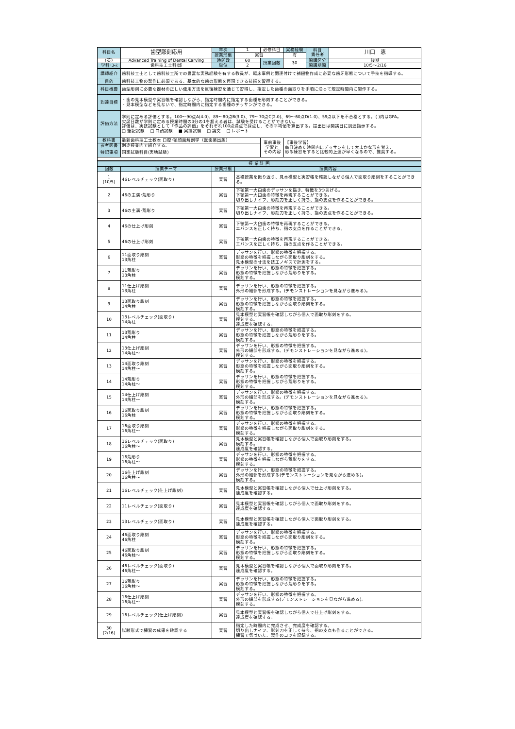| 科目名 | 歯型彫刻応用 | 年次 | 1 | 必修科目 | 実務経験 | 科目 責任者 | 川口 恵 |
| | | 授業形態 | 実習 | | 有 | | |
| （英） | Advanced Training of Dental Carving | 時間数 | 60 | 授業回数 | 30 | 開講区分 | 後期 |
| 学科･ｺｰｽ | 歯科技工士科Ⅰ部 | 単位 | 2 | | | 開講期間 | 10/5～2/16 |
| 講師紹介 | 歯科技工士として歯科技工所での豊富な実務経験を有する教員が、臨床事例と関連付けて補綴物作成に必要な歯牙形態について手技を指導する。 | | |
| 目的 | 歯科技工物の製作に必須である、基本的な歯の形態を再現できる技術を習得する。 | | |
| 科目概要 | 歯型彫刻に必要な器材の正しい使用方法を反復練習を通じて習得し、指定した歯種の面取りを手順に沿って規定時間内に製作する。 | | |
| 到達目標 | ・歯の見本模型や実習帳を確認しながら、指定時間内に指定する歯種を彫刻することができる。 ・見本模型などを見ないで、指定時間内に指定する歯種のデッサンができる。 | | |
| 評価方法 | 学則に定める評価とする。100～90点A(4.0)、89～80点B(3.0)、79～70点C(2.0)、69～60点D(1.0)、59点以下を不合格とする。( )内はGPA。 欠席日数が学則に定める授業時間の3分の1を超える者は、試験を受けることができない。 評価は、実技試験として「作品の評価」をそれぞれ100点満点で採点し、その平均値を算出する。提出日は開講日に別途指示する。 □ 筆記試験 □ 口頭試験 ■ 実技試験 □ 論文 □ レポート | | |
| 教科書 | 最新歯科技工士教本 口腔･顎顔面解剖学（医歯薬出版） | 事前事後 学習と その内容 | 【事後学習】 毎日決めた時間内にデッサンをして大まかな形を覚え、 彫る練習をすると比較的上達が早くなるので、推奨する。 |
| 参考図書 | 別途授業内で紹介する。 | | |
| 特記事項 | 国家試験科目(実地試験) | | |
| 授 業 計 画 | | | |
| --- | --- | --- | --- |
| 回数 | 授業テーマ | 授業形態 | 授業内容 |
| 1 (10/5) | 46レベルチェック(面取り) | 実習 | 基礎授業を振り返り、見本模型と実習帳を確認しながら個人で面取り彫刻をすることができる。 |
| 2 | 46の主溝･荒彫り | 実習 | 下顎第一大臼歯のデッサンを描き、特徴を3つあげる。 下顎第一大臼歯の特徴を再現することができる。 切り出しナイフ、彫刻刀を正しく持ち、指の支点を作ることができる。 |
| 3 | 46の主溝･荒彫り | 実習 | 下顎第一大臼歯の特徴を再現することができる。 切り出しナイフ、彫刻刀を正しく持ち、指の支点を作ることができる。 |
| 4 | 46の仕上げ彫刻 | 実習 | 下顎第一大臼歯の特徴を再現することができる。 エバンスを正しく持ち、指の支点を作ることができる。 |
| 5 | 46の仕上げ彫刻 | 実習 | 下顎第一大臼歯の特徴を再現することができる。 エバンスを正しく持ち、指の支点を作ることができる。 |
| 6 | 11面取り彫刻 13角柱 | 実習 | デッサンを行い、形態の特徴を把握する。 形態の特徴を把握しながら面取り彫刻をする。 見本模型の寸法を技工ノギスで計測をする。 |
| 7 | 11荒彫り 13角柱 | 実習 | デッサンを行い、形態の特徴を把握する。 形態の特徴を把握しながら荒彫りをする。 模刻する。 |
| 8 | 11仕上げ彫刻 13角柱 | 実習 | デッサンを行い、形態の特徴を把握する。 外形の細部を形成する。(デモンストレーションを見ながら進める)。 |
| 9 | 13面取り彫刻 14角柱 | 実習 | デッサンを行い、形態の特徴を把握する。 形態の特徴を把握しながら面取り彫刻をする。 模刻する。 |
| 10 | 13レベルチェック(面取り) 14角柱 | 実習 | 見本模型と実習帳を確認しながら個人で面取り彫刻をする。 模刻する。 達成度を確認する。 |
| 11 | 13荒彫り 14角柱 | 実習 | デッサンを行い、形態の特徴を把握する。 形態の特徴を把握しながら荒彫りをする。 模刻する。 |
| 12 | 13仕上げ彫刻 14角柱～ | 実習 | デッサンを行い、形態の特徴を把握する。 外形の細部を形成する。(デモンストレーションを見ながら進める)。 模刻する。 |
| 13 | 14面取り彫刻 14角柱～ | 実習 | デッサンを行い、形態の特徴を把握する。 形態の特徴を把握しながら面取り彫刻をする。 模刻する。 |
| 14 | 14荒彫り 14角柱～ | 実習 | デッサンを行い、形態の特徴を把握する。 形態の特徴を把握しながら荒彫りをする。 模刻する。 |
| 15 | 14仕上げ彫刻 14角柱～ | 実習 | デッサンを行い、形態の特徴を把握する。 外形の細部を形成する。(デモンストレーションを見ながら進める)。 模刻する。 |
| 16 | 16面取り彫刻 16角柱 | 実習 | デッサンを行い、形態の特徴を把握する。 形態の特徴を把握しながら面取り彫刻をする。 模刻する。 |
| 17 | 16面取り彫刻 16角柱～ | 実習 | デッサンを行い、形態の特徴を把握する。 形態の特徴を把握しながら面取り彫刻をする。 模刻する。 |
| 18 | 16レベルチェック(面取り) 16角柱～ | 実習 | 見本模型と実習帳を確認しながら個人で面取り彫刻をする。 模刻する。 達成度を確認する。 |
| 19 | 16荒彫り 16角柱～ | 実習 | デッサンを行い、形態の特徴を把握する。 形態の特徴を把握しながら荒彫りをする。 模刻する。 |
| 20 | 16仕上げ彫刻 16角柱～ | 実習 | デッサンを行い、形態の特徴を把握する。 外形の細部を形成する(デモンストレーションを見ながら進める)。 模刻する。 |
| 21 | 16レベルチェック(仕上げ彫刻) | 実習 | 見本模型と実習帳を確認しながら個人で仕上げ彫刻をする。 達成度を確認する。 |
| 22 | 11レベルチェック(面取り) | 実習 | 見本模型と実習帳を確認しながら個人で面取り彫刻をする。 達成度を確認する。 |
| 23 | 13レベルチェック(面取り) | 実習 | 見本模型と実習帳を確認しながら個人で面取り彫刻をする。 達成度を確認する。 |
| 24 | 46面取り彫刻 46角柱 | 実習 | デッサンを行い、形態の特徴を把握する。 形態の特徴を把握しながら面取り彫刻をする。 模刻する。 |
| 25 | 46面取り彫刻 46角柱～ | 実習 | デッサンを行い、形態の特徴を把握する。 形態の特徴を把握しながら面取り彫刻をする。 模刻する。 |
| 26 | 46レベルチェック(面取り) 46角柱～ | 実習 | 見本模型と実習帳を確認しながら個人で面取り彫刻をする。 達成度を確認する。 |
| 27 | 16荒彫り 16角柱～ | 実習 | デッサンを行い、形態の特徴を把握する。 形態の特徴を把握しながら荒彫りをする。 模刻する。 |
| 28 | 16仕上げ彫刻 16角柱～ | 実習 | デッサンを行い、形態の特徴を把握する。 外形の細部を形成する(デモンストレーションを見ながら進める)。 模刻する。 |
| 29 | 16レベルチェック(仕上げ彫刻) | 実習 | 見本模型と実習帳を確認しながら個人で仕上げ彫刻をする。 達成度を確認する。 |
| 30 (2/16) | 試験形式で練習の成果を確認する | 実習 | 指定した時間内に完成させ、完成度を確認する。 切り出しナイフ、彫刻刀を正しく持ち、指の支点も作ることができる。 練習で気づいた、製作のコツを記録する。 |